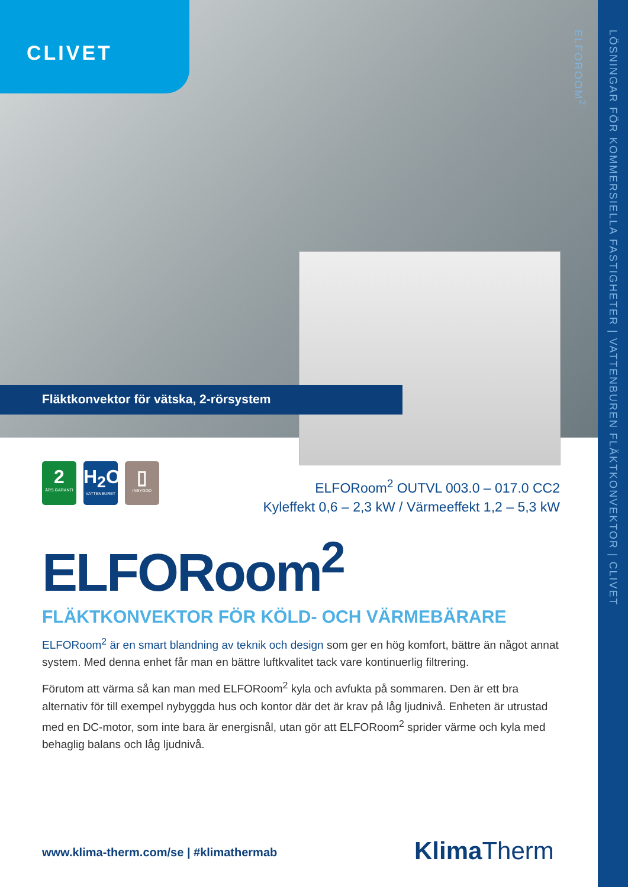CLIVET
Fläktkonvektor för vätska, 2-rörsystem
LÖSNINGAR FÖR KOMMERSIELLA FASTIGHETER | VATTENBUREN FLÄKTKONVEKTOR | CLIVET ELFOROOM<sup>2</sup>
2
ÅRS GARANTI
H<sub>2</sub>O
VATTENBURET
▯
INBYGGD
ELFORoom<sup>2</sup> OUTVL 003.0 – 017.0 CC2
Kyleffekt 0,6 – 2,3 kW / Värmeeffekt 1,2 – 5,3 kW
ELFORoom<sup>2</sup>
FLÄKTKONVEKTOR FÖR KÖLD- OCH VÄRMEBÄRARE
ELFORoom<sup>2</sup> är en smart blandning av teknik och design som ger en hög komfort, bättre än något annat system. Med denna enhet får man en bättre luftkvalitet tack vare kontinuerlig filtrering.
Förutom att värma så kan man med ELFORoom<sup>2</sup> kyla och avfukta på sommaren. Den är ett bra alternativ för till exempel nybyggda hus och kontor där det är krav på låg ljudnivå. Enheten är utrustad med en DC-motor, som inte bara är energisnål, utan gör att ELFORoom<sup>2</sup> sprider värme och kyla med behaglig balans och låg ljudnivå.
www.klima-therm.com/se | #klimathermab
Klima Therm